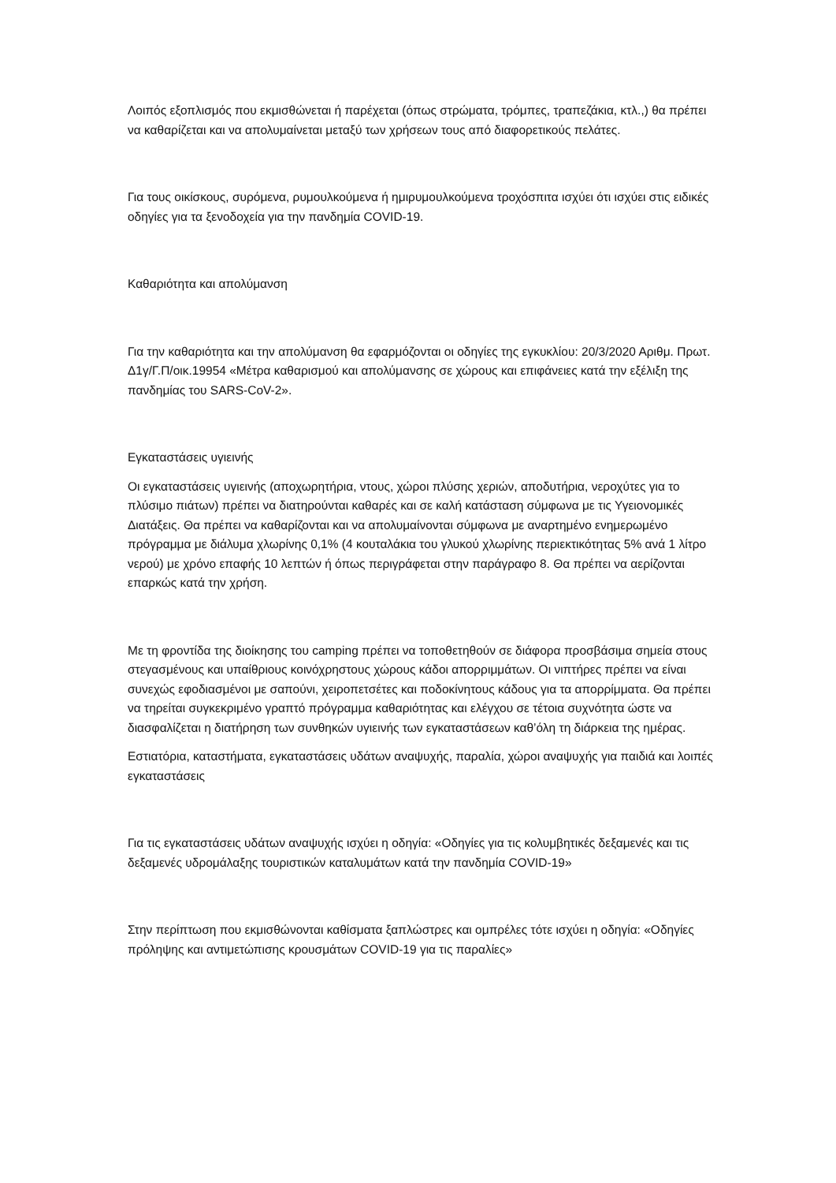Λοιπός εξοπλισμός που εκμισθώνεται ή παρέχεται (όπως στρώματα, τρόμπες, τραπεζάκια, κτλ.,) θα πρέπει να καθαρίζεται και να απολυμαίνεται μεταξύ των χρήσεων τους από διαφορετικούς πελάτες.
Για τους οικίσκους, συρόμενα, ρυμουλκούμενα ή ημιρυμουλκούμενα τροχόσπιτα ισχύει ότι ισχύει στις ειδικές οδηγίες για τα ξενοδοχεία για την πανδημία COVID-19.
Καθαριότητα και απολύμανση
Για την καθαριότητα και την απολύμανση θα εφαρμόζονται οι οδηγίες της εγκυκλίου: 20/3/2020 Αριθμ. Πρωτ. Δ1γ/Γ.Π/οικ.19954 «Μέτρα καθαρισμού και απολύμανσης σε χώρους και επιφάνειες κατά την εξέλιξη της πανδημίας του SARS-CoV-2».
Εγκαταστάσεις υγιεινής
Οι εγκαταστάσεις υγιεινής (αποχωρητήρια, ντους, χώροι πλύσης χεριών, αποδυτήρια, νεροχύτες για το πλύσιμο πιάτων) πρέπει να διατηρούνται καθαρές και σε καλή κατάσταση σύμφωνα με τις Υγειονομικές Διατάξεις. Θα πρέπει να καθαρίζονται και να απολυμαίνονται σύμφωνα με αναρτημένο ενημερωμένο πρόγραμμα με διάλυμα χλωρίνης 0,1% (4 κουταλάκια του γλυκού χλωρίνης περιεκτικότητας 5% ανά 1 λίτρο νερού) με χρόνο επαφής 10 λεπτών ή όπως περιγράφεται στην παράγραφο 8. Θα πρέπει να αερίζονται επαρκώς κατά την χρήση.
Με τη φροντίδα της διοίκησης του camping πρέπει να τοποθετηθούν σε διάφορα προσβάσιμα σημεία στους στεγασμένους και υπαίθριους κοινόχρηστους χώρους κάδοι απορριμμάτων. Οι νιπτήρες πρέπει να είναι συνεχώς εφοδιασμένοι με σαπούνι, χειροπετσέτες και ποδοκίνητους κάδους για τα απορρίμματα. Θα πρέπει να τηρείται συγκεκριμένο γραπτό πρόγραμμα καθαριότητας και ελέγχου σε τέτοια συχνότητα ώστε να διασφαλίζεται η διατήρηση των συνθηκών υγιεινής των εγκαταστάσεων καθ’όλη τη διάρκεια της ημέρας.
Εστιατόρια, καταστήματα, εγκαταστάσεις υδάτων αναψυχής, παραλία, χώροι αναψυχής για παιδιά και λοιπές εγκαταστάσεις
Για τις εγκαταστάσεις υδάτων αναψυχής ισχύει η οδηγία: «Οδηγίες για τις κολυμβητικές δεξαμενές και τις δεξαμενές υδρομάλαξης τουριστικών καταλυμάτων κατά την πανδημία COVID-19»
Στην περίπτωση που εκμισθώνονται καθίσματα ξαπλώστρες και ομπρέλες τότε ισχύει η οδηγία: «Οδηγίες πρόληψης και αντιμετώπισης κρουσμάτων COVID-19 για τις παραλίες»